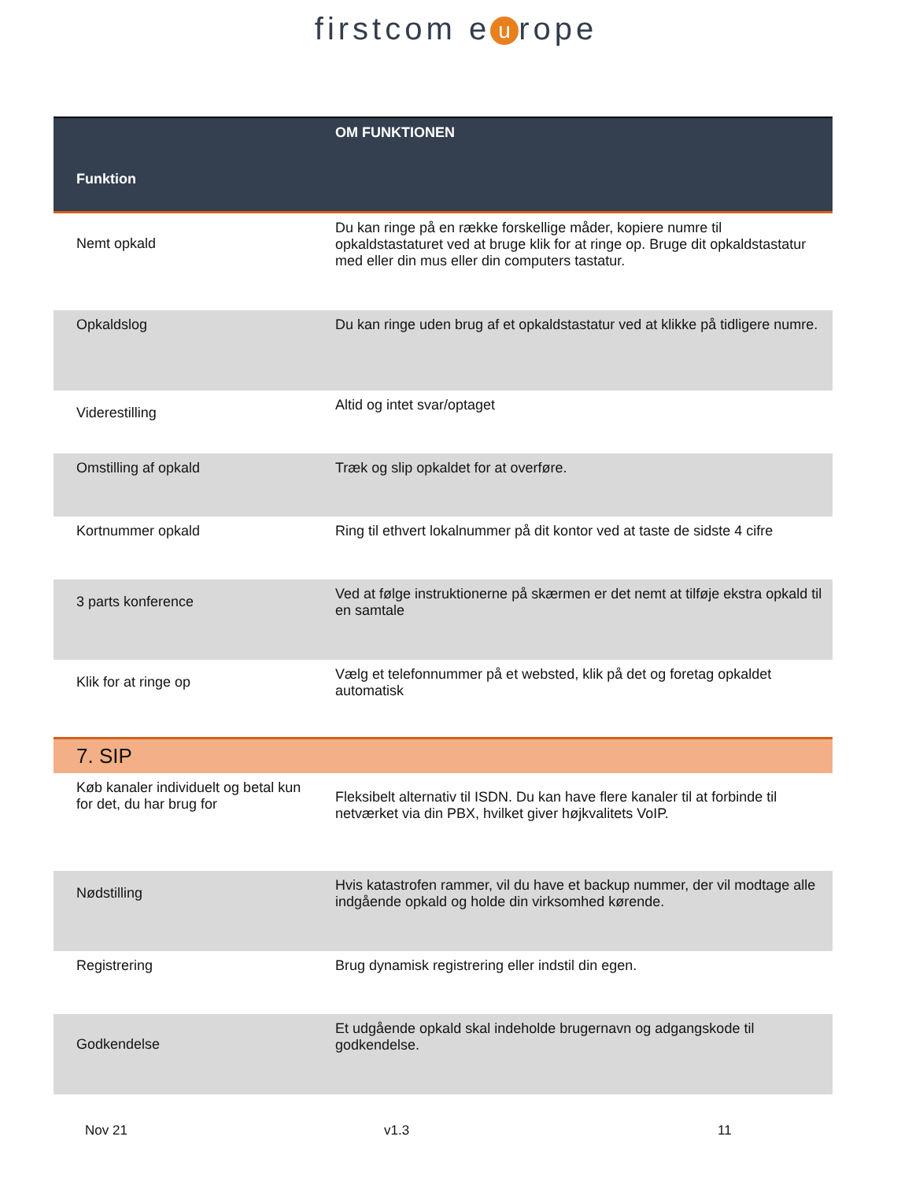firstcom e u rope
| Funktion | OM FUNKTIONEN |
| --- | --- |
| Nemt opkald | Du kan ringe på en række forskellige måder, kopiere numre til opkaldstastaturet ved at bruge klik for at ringe op. Bruge dit opkaldstastatur med eller din mus eller din computers tastatur. |
| Opkaldslog | Du kan ringe uden brug af et opkaldstastatur ved at klikke på tidligere numre. |
| Viderestilling | Altid og intet svar/optaget |
| Omstilling af opkald | Træk og slip opkaldet for at overføre. |
| Kortnummer opkald | Ring til ethvert lokalnummer på dit kontor ved at taste de sidste 4 cifre |
| 3 parts konference | Ved at følge instruktionerne på skærmen er det nemt at tilføje ekstra opkald til en samtale |
| Klik for at ringe op | Vælg et telefonnummer på et websted, klik på det og foretag opkaldet automatisk |
| 7. SIP | |
| Køb kanaler individuelt og betal kun for det, du har brug for | Fleksibelt alternativ til ISDN. Du kan have flere kanaler til at forbinde til netværket via din PBX, hvilket giver højkvalitets VoIP. |
| Nødstilling | Hvis katastrofen rammer, vil du have et backup nummer, der vil modtage alle indgående opkald og holde din virksomhed kørende. |
| Registrering | Brug dynamisk registrering eller indstil din egen. |
| Godkendelse | Et udgående opkald skal indeholde brugernavn og adgangskode til godkendelse. |
Nov 21 v1.3 11